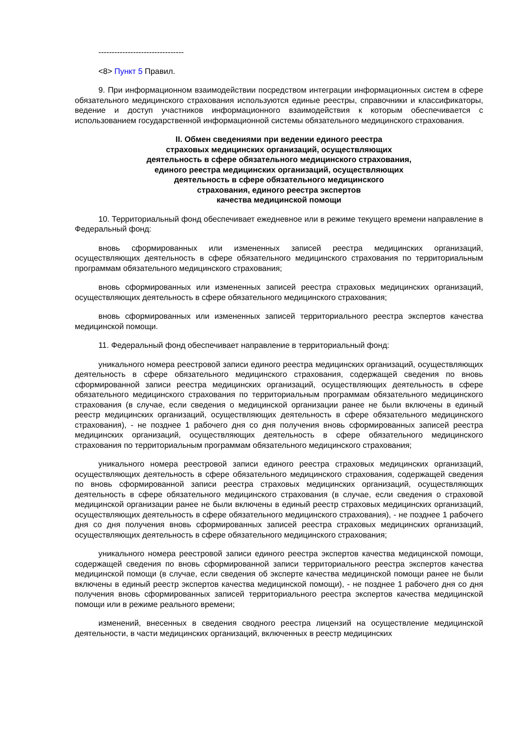--------------------------------
<8> Пункт 5 Правил.
9. При информационном взаимодействии посредством интеграции информационных систем в сфере обязательного медицинского страхования используются единые реестры, справочники и классификаторы, ведение и доступ участников информационного взаимодействия к которым обеспечивается с использованием государственной информационной системы обязательного медицинского страхования.
II. Обмен сведениями при ведении единого реестра
страховых медицинских организаций, осуществляющих
деятельность в сфере обязательного медицинского страхования,
единого реестра медицинских организаций, осуществляющих
деятельность в сфере обязательного медицинского
страхования, единого реестра экспертов
качества медицинской помощи
10. Территориальный фонд обеспечивает ежедневное или в режиме текущего времени направление в Федеральный фонд:
вновь сформированных или измененных записей реестра медицинских организаций, осуществляющих деятельность в сфере обязательного медицинского страхования по территориальным программам обязательного медицинского страхования;
вновь сформированных или измененных записей реестра страховых медицинских организаций, осуществляющих деятельность в сфере обязательного медицинского страхования;
вновь сформированных или измененных записей территориального реестра экспертов качества медицинской помощи.
11. Федеральный фонд обеспечивает направление в территориальный фонд:
уникального номера реестровой записи единого реестра медицинских организаций, осуществляющих деятельность в сфере обязательного медицинского страхования, содержащей сведения по вновь сформированной записи реестра медицинских организаций, осуществляющих деятельность в сфере обязательного медицинского страхования по территориальным программам обязательного медицинского страхования (в случае, если сведения о медицинской организации ранее не были включены в единый реестр медицинских организаций, осуществляющих деятельность в сфере обязательного медицинского страхования), - не позднее 1 рабочего дня со дня получения вновь сформированных записей реестра медицинских организаций, осуществляющих деятельность в сфере обязательного медицинского страхования по территориальным программам обязательного медицинского страхования;
уникального номера реестровой записи единого реестра страховых медицинских организаций, осуществляющих деятельность в сфере обязательного медицинского страхования, содержащей сведения по вновь сформированной записи реестра страховых медицинских организаций, осуществляющих деятельность в сфере обязательного медицинского страхования (в случае, если сведения о страховой медицинской организации ранее не были включены в единый реестр страховых медицинских организаций, осуществляющих деятельность в сфере обязательного медицинского страхования), - не позднее 1 рабочего дня со дня получения вновь сформированных записей реестра страховых медицинских организаций, осуществляющих деятельность в сфере обязательного медицинского страхования;
уникального номера реестровой записи единого реестра экспертов качества медицинской помощи, содержащей сведения по вновь сформированной записи территориального реестра экспертов качества медицинской помощи (в случае, если сведения об эксперте качества медицинской помощи ранее не были включены в единый реестр экспертов качества медицинской помощи), - не позднее 1 рабочего дня со дня получения вновь сформированных записей территориального реестра экспертов качества медицинской помощи или в режиме реального времени;
изменений, внесенных в сведения сводного реестра лицензий на осуществление медицинской деятельности, в части медицинских организаций, включенных в реестр медицинских